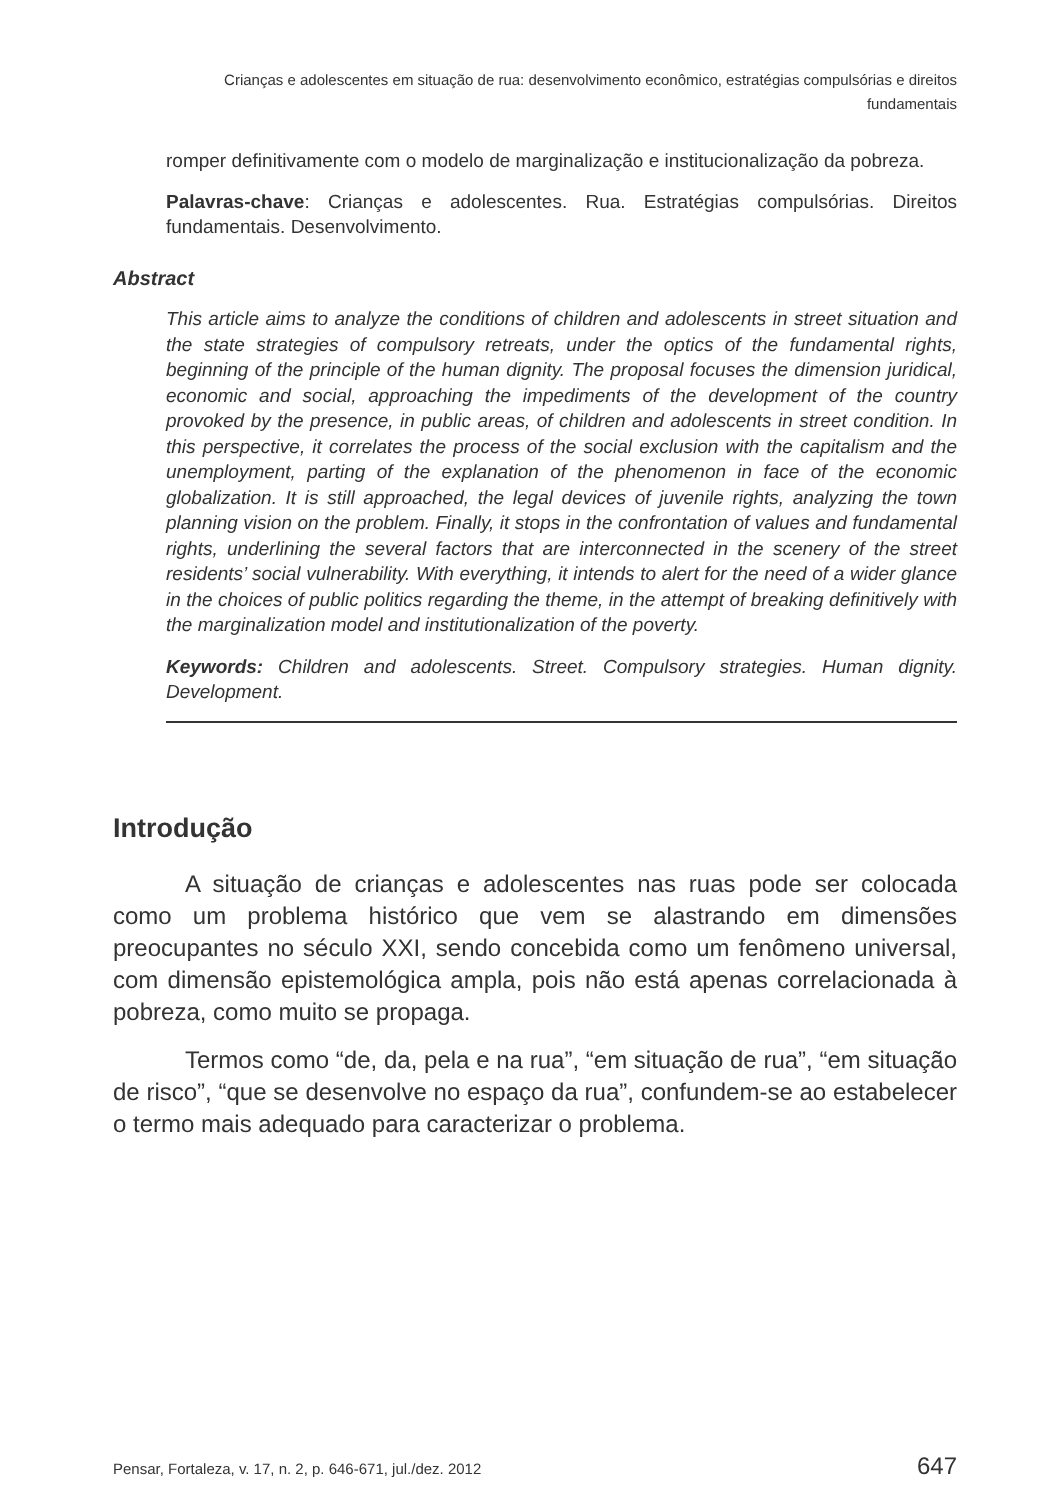Crianças e adolescentes em situação de rua: desenvolvimento econômico, estratégias compulsórias e direitos fundamentais
romper definitivamente com o modelo de marginalização e institucionalização da pobreza.
Palavras-chave: Crianças e adolescentes. Rua. Estratégias compulsórias. Direitos fundamentais. Desenvolvimento.
Abstract
This article aims to analyze the conditions of children and adolescents in street situation and the state strategies of compulsory retreats, under the optics of the fundamental rights, beginning of the principle of the human dignity. The proposal focuses the dimension juridical, economic and social, approaching the impediments of the development of the country provoked by the presence, in public areas, of children and adolescents in street condition. In this perspective, it correlates the process of the social exclusion with the capitalism and the unemployment, parting of the explanation of the phenomenon in face of the economic globalization. It is still approached, the legal devices of juvenile rights, analyzing the town planning vision on the problem. Finally, it stops in the confrontation of values and fundamental rights, underlining the several factors that are interconnected in the scenery of the street residents’ social vulnerability. With everything, it intends to alert for the need of a wider glance in the choices of public politics regarding the theme, in the attempt of breaking definitively with the marginalization model and institutionalization of the poverty.
Keywords: Children and adolescents. Street. Compulsory strategies. Human dignity. Development.
Introdução
A situação de crianças e adolescentes nas ruas pode ser colocada como um problema histórico que vem se alastrando em dimensões preocupantes no século XXI, sendo concebida como um fenômeno universal, com dimensão epistemológica ampla, pois não está apenas correlacionada à pobreza, como muito se propaga.
Termos como “de, da, pela e na rua”, “em situação de rua”, “em situação de risco”, “que se desenvolve no espaço da rua”, confundem-se ao estabelecer o termo mais adequado para caracterizar o problema.
Pensar, Fortaleza, v. 17, n. 2, p. 646-671, jul./dez. 2012 647